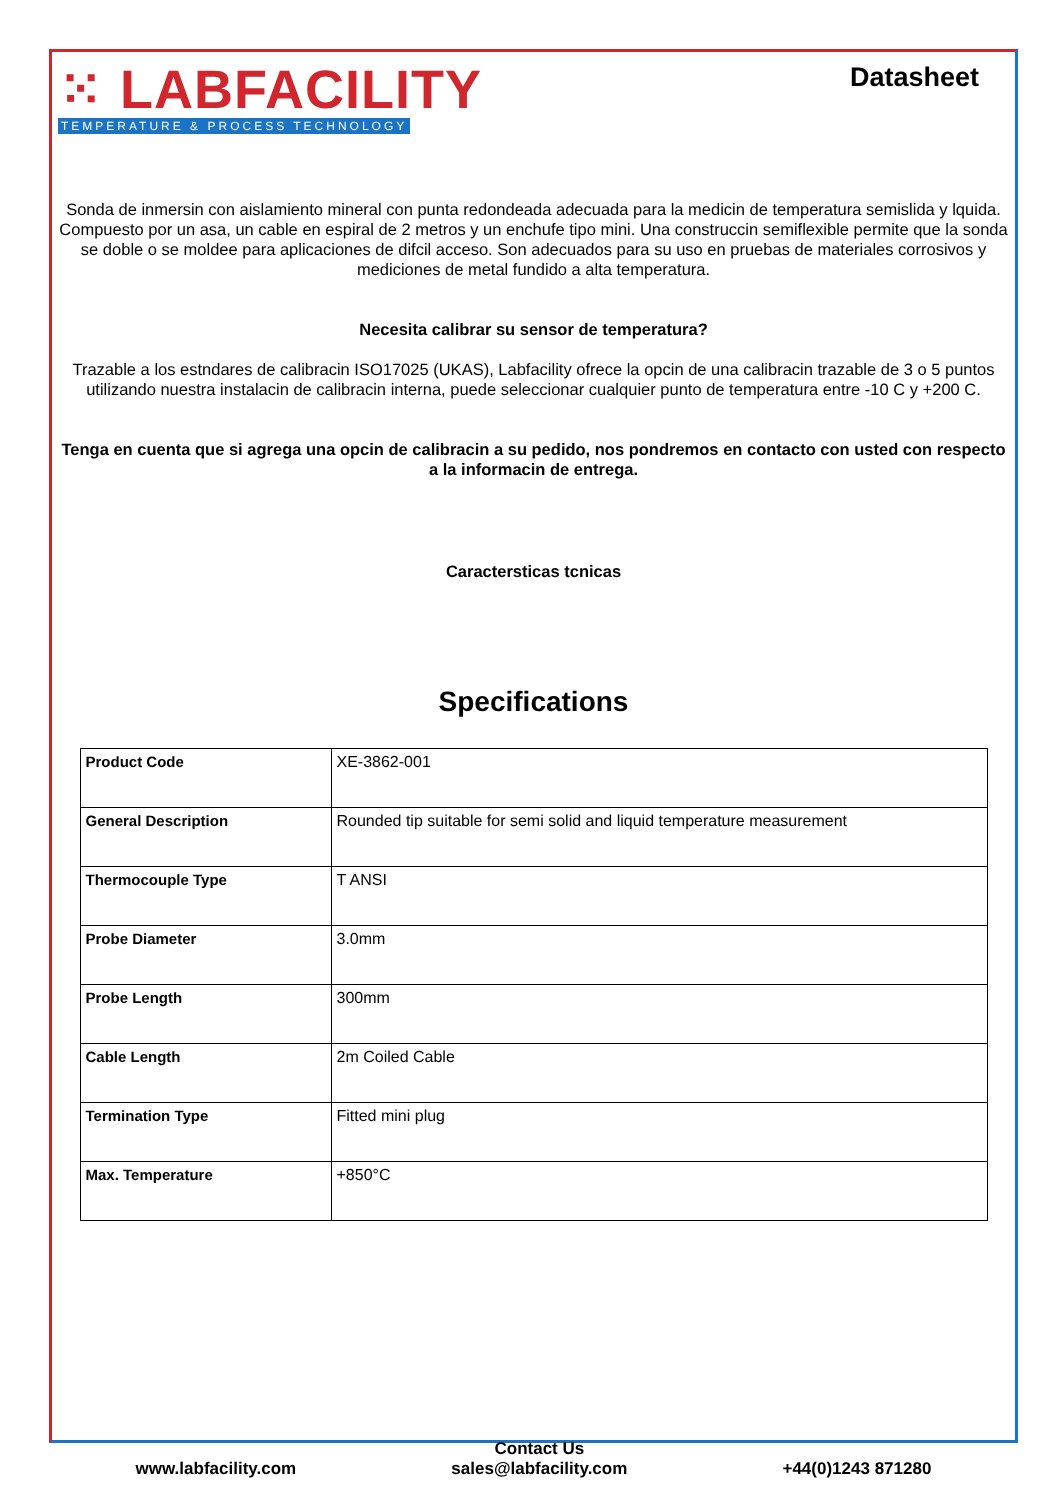⁙ LABFACILITY
TEMPERATURE & PROCESS TECHNOLOGY
Datasheet
Sonda de inmersin con aislamiento mineral con punta redondeada adecuada para la medicin de temperatura semislida y lquida. Compuesto por un asa, un cable en espiral de 2 metros y un enchufe tipo mini. Una construccin semiflexible permite que la sonda se doble o se moldee para aplicaciones de difcil acceso. Son adecuados para su uso en pruebas de materiales corrosivos y mediciones de metal fundido a alta temperatura.
Necesita calibrar su sensor de temperatura?
Trazable a los estndares de calibracin ISO17025 (UKAS), Labfacility ofrece la opcin de una calibracin trazable de 3 o 5 puntos utilizando nuestra instalacin de calibracin interna, puede seleccionar cualquier punto de temperatura entre -10 C y +200 C.
Tenga en cuenta que si agrega una opcin de calibracin a su pedido, nos pondremos en contacto con usted con respecto a la informacin de entrega.
Caractersticas tcnicas
Specifications
| Product Code | XE-3862-001 |
| General Description | Rounded tip suitable for semi solid and liquid temperature measurement |
| Thermocouple Type | T ANSI |
| Probe Diameter | 3.0mm |
| Probe Length | 300mm |
| Cable Length | 2m Coiled Cable |
| Termination Type | Fitted mini plug |
| Max. Temperature | +850°C |
www.labfacility.com
Contact Us
sales@labfacility.com
+44(0)1243 871280